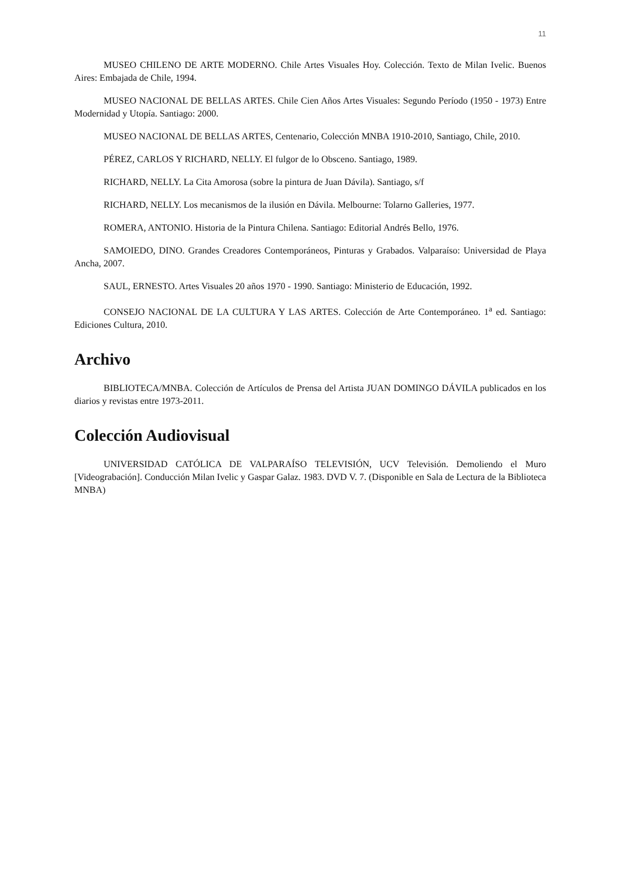11
MUSEO CHILENO DE ARTE MODERNO. Chile Artes Visuales Hoy. Colección. Texto de Milan Ivelic. Buenos Aires: Embajada de Chile, 1994.
MUSEO NACIONAL DE BELLAS ARTES. Chile Cien Años Artes Visuales: Segundo Período (1950 - 1973) Entre Modernidad y Utopía. Santiago: 2000.
MUSEO NACIONAL DE BELLAS ARTES, Centenario, Colección MNBA 1910-2010, Santiago, Chile, 2010.
PÉREZ, CARLOS Y RICHARD, NELLY. El fulgor de lo Obsceno. Santiago, 1989.
RICHARD, NELLY. La Cita Amorosa (sobre la pintura de Juan Dávila). Santiago, s/f
RICHARD, NELLY. Los mecanismos de la ilusión en Dávila. Melbourne: Tolarno Galleries, 1977.
ROMERA, ANTONIO. Historia de la Pintura Chilena. Santiago: Editorial Andrés Bello, 1976.
SAMOIEDO, DINO. Grandes Creadores Contemporáneos, Pinturas y Grabados. Valparaíso: Universidad de Playa Ancha, 2007.
SAUL, ERNESTO. Artes Visuales 20 años 1970 - 1990. Santiago: Ministerio de Educación, 1992.
CONSEJO NACIONAL DE LA CULTURA Y LAS ARTES. Colección de Arte Contemporáneo. 1<sup>a</sup> ed. Santiago: Ediciones Cultura, 2010.
Archivo
BIBLIOTECA/MNBA. Colección de Artículos de Prensa del Artista JUAN DOMINGO DÁVILA publicados en los diarios y revistas entre 1973-2011.
Colección Audiovisual
UNIVERSIDAD CATÓLICA DE VALPARAÍSO TELEVISIÓN, UCV Televisión. Demoliendo el Muro [Videograbación]. Conducción Milan Ivelic y Gaspar Galaz. 1983. DVD V. 7. (Disponible en Sala de Lectura de la Biblioteca MNBA)